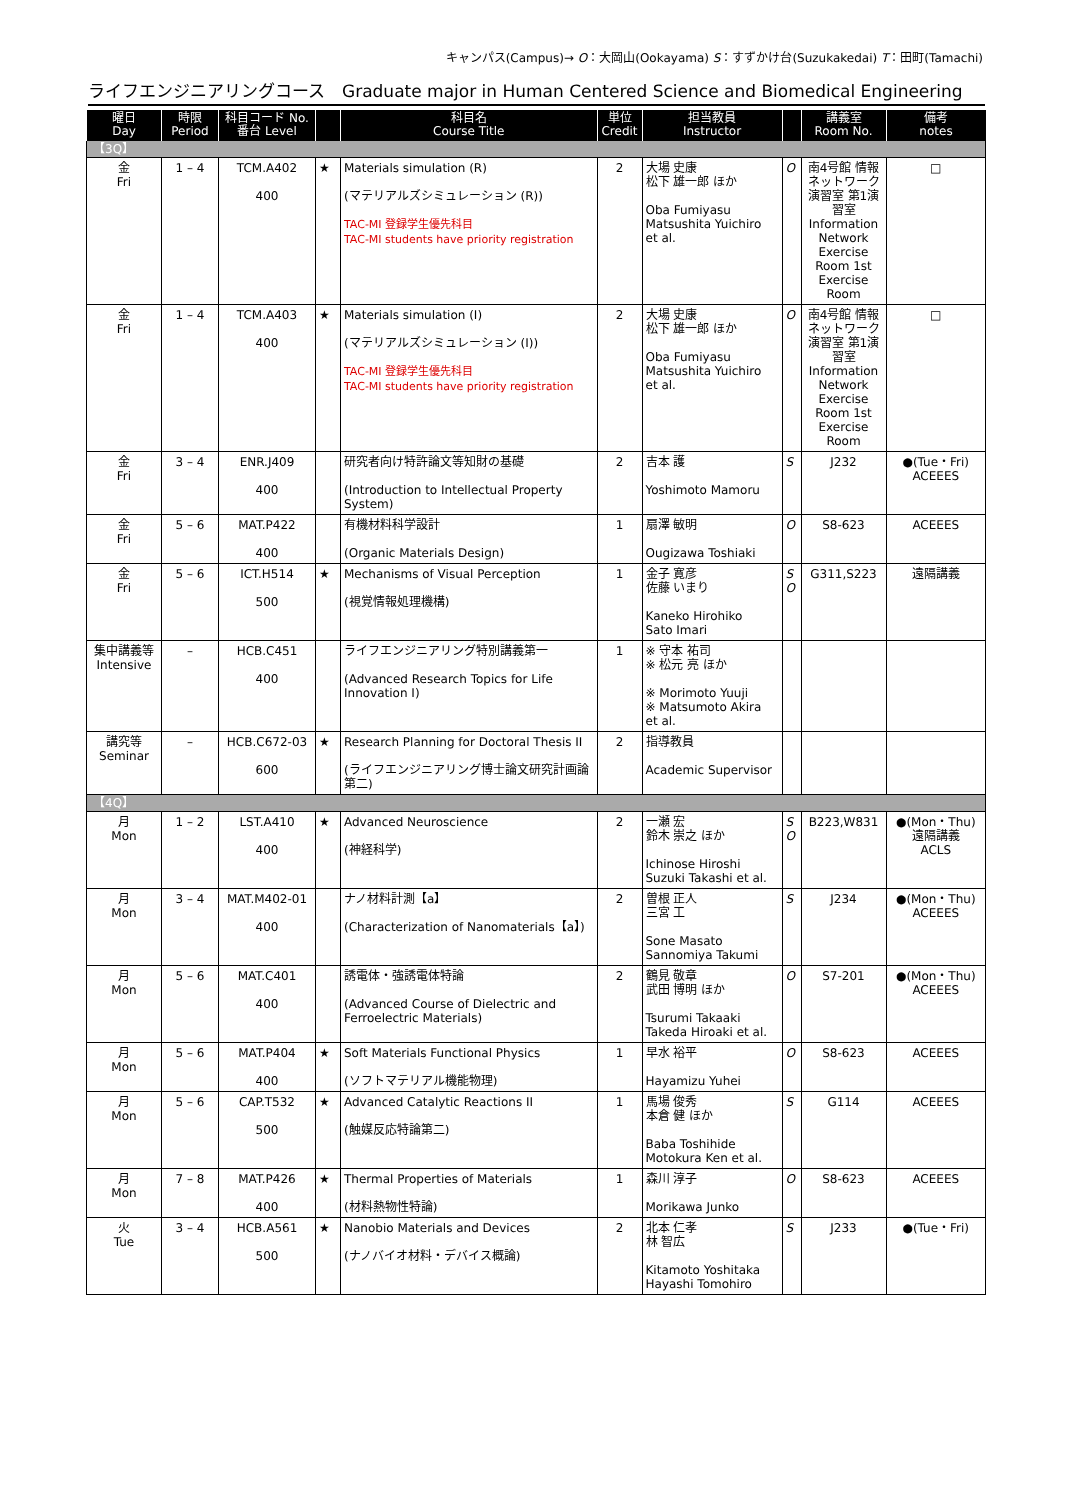キャンパス(Campus)→ O：大岡山(Ookayama) S：すずかけ台(Suzukakedai) T：田町(Tamachi)
ライフエンジニアリングコース　Graduate major in Human Centered Science and Biomedical Engineering
| 曜日 Day | 時限 Period | 科目コード No. 番台 Level | | 科目名 Course Title | 単位 Credit | 担当教員 Instructor | | 講義室 Room No. | 備考 notes |
| --- | --- | --- | --- | --- | --- | --- | --- | --- | --- |
| 【3Q】 | | | | | | | | | |
| 金 Fri | 1 – 4 | TCM.A402 400 | ★ | Materials simulation (R) (マテリアルズシミュレーション (R)) TAC-MI 登録学生優先科目 TAC-MI students have priority registration | 2 | 大場 史康 松下 雄一郎 ほか Oba Fumiyasu Matsushita Yuichiro et al. | O | 南4号館 情報ネットワーク演習室 第1演習室 Information Network Exercise Room 1st Exercise Room | □ |
| 金 Fri | 1 – 4 | TCM.A403 400 | ★ | Materials simulation (I) (マテリアルズシミュレーション (I)) TAC-MI 登録学生優先科目 TAC-MI students have priority registration | 2 | 大場 史康 松下 雄一郎 ほか Oba Fumiyasu Matsushita Yuichiro et al. | O | 南4号館 情報ネットワーク演習室 第1演習室 Information Network Exercise Room 1st Exercise Room | □ |
| 金 Fri | 3 – 4 | ENR.J409 400 | | 研究者向け特許論文等知財の基礎 (Introduction to Intellectual Property System) | 2 | 吉本 護 Yoshimoto Mamoru | S | J232 | ●(Tue・Fri) ACEEES |
| 金 Fri | 5 – 6 | MAT.P422 400 | | 有機材料科学設計 (Organic Materials Design) | 1 | 扇澤 敏明 Ougizawa Toshiaki | O | S8-623 | ACEEES |
| 金 Fri | 5 – 6 | ICT.H514 500 | ★ | Mechanisms of Visual Perception (視覚情報処理機構) | 1 | 金子 寛彦 佐藤 いまり Kaneko Hirohiko Sato Imari | S O | G311,S223 | 遠隔講義 |
| 集中講義等 Intensive | – | HCB.C451 400 | | ライフエンジニアリング特別講義第一 (Advanced Research Topics for Life Innovation I) | 1 | ※ 守本 祐司 ※ 松元 亮 ほか ※ Morimoto Yuuji ※ Matsumoto Akira et al. | | | |
| 講究等 Seminar | – | HCB.C672-03 600 | ★ | Research Planning for Doctoral Thesis II (ライフエンジニアリング博士論文研究計画論第二) | 2 | 指導教員 Academic Supervisor | | | |
| 【4Q】 | | | | | | | | | |
| 月 Mon | 1 – 2 | LST.A410 400 | ★ | Advanced Neuroscience (神経科学) | 2 | 一瀬 宏 鈴木 崇之 ほか Ichinose Hiroshi Suzuki Takashi et al. | S O | B223,W831 | ●(Mon・Thu) 遠隔講義 ACLS |
| 月 Mon | 3 – 4 | MAT.M402-01 400 | | ナノ材料計測【a】 (Characterization of Nanomaterials【a】) | 2 | 曽根 正人 三宮 工 Sone Masato Sannomiya Takumi | S | J234 | ●(Mon・Thu) ACEEES |
| 月 Mon | 5 – 6 | MAT.C401 400 | | 誘電体・強誘電体特論 (Advanced Course of Dielectric and Ferroelectric Materials) | 2 | 鶴見 敬章 武田 博明 ほか Tsurumi Takaaki Takeda Hiroaki et al. | O | S7-201 | ●(Mon・Thu) ACEEES |
| 月 Mon | 5 – 6 | MAT.P404 400 | ★ | Soft Materials Functional Physics (ソフトマテリアル機能物理) | 1 | 早水 裕平 Hayamizu Yuhei | O | S8-623 | ACEEES |
| 月 Mon | 5 – 6 | CAP.T532 500 | ★ | Advanced Catalytic Reactions II (触媒反応特論第二) | 1 | 馬場 俊秀 本倉 健 ほか Baba Toshihide Motokura Ken et al. | S | G114 | ACEEES |
| 月 Mon | 7 – 8 | MAT.P426 400 | ★ | Thermal Properties of Materials (材料熱物性特論) | 1 | 森川 淳子 Morikawa Junko | O | S8-623 | ACEEES |
| 火 Tue | 3 – 4 | HCB.A561 500 | ★ | Nanobio Materials and Devices (ナノバイオ材料・デバイス概論) | 2 | 北本 仁孝 林 智広 Kitamoto Yoshitaka Hayashi Tomohiro | S | J233 | ●(Tue・Fri) |